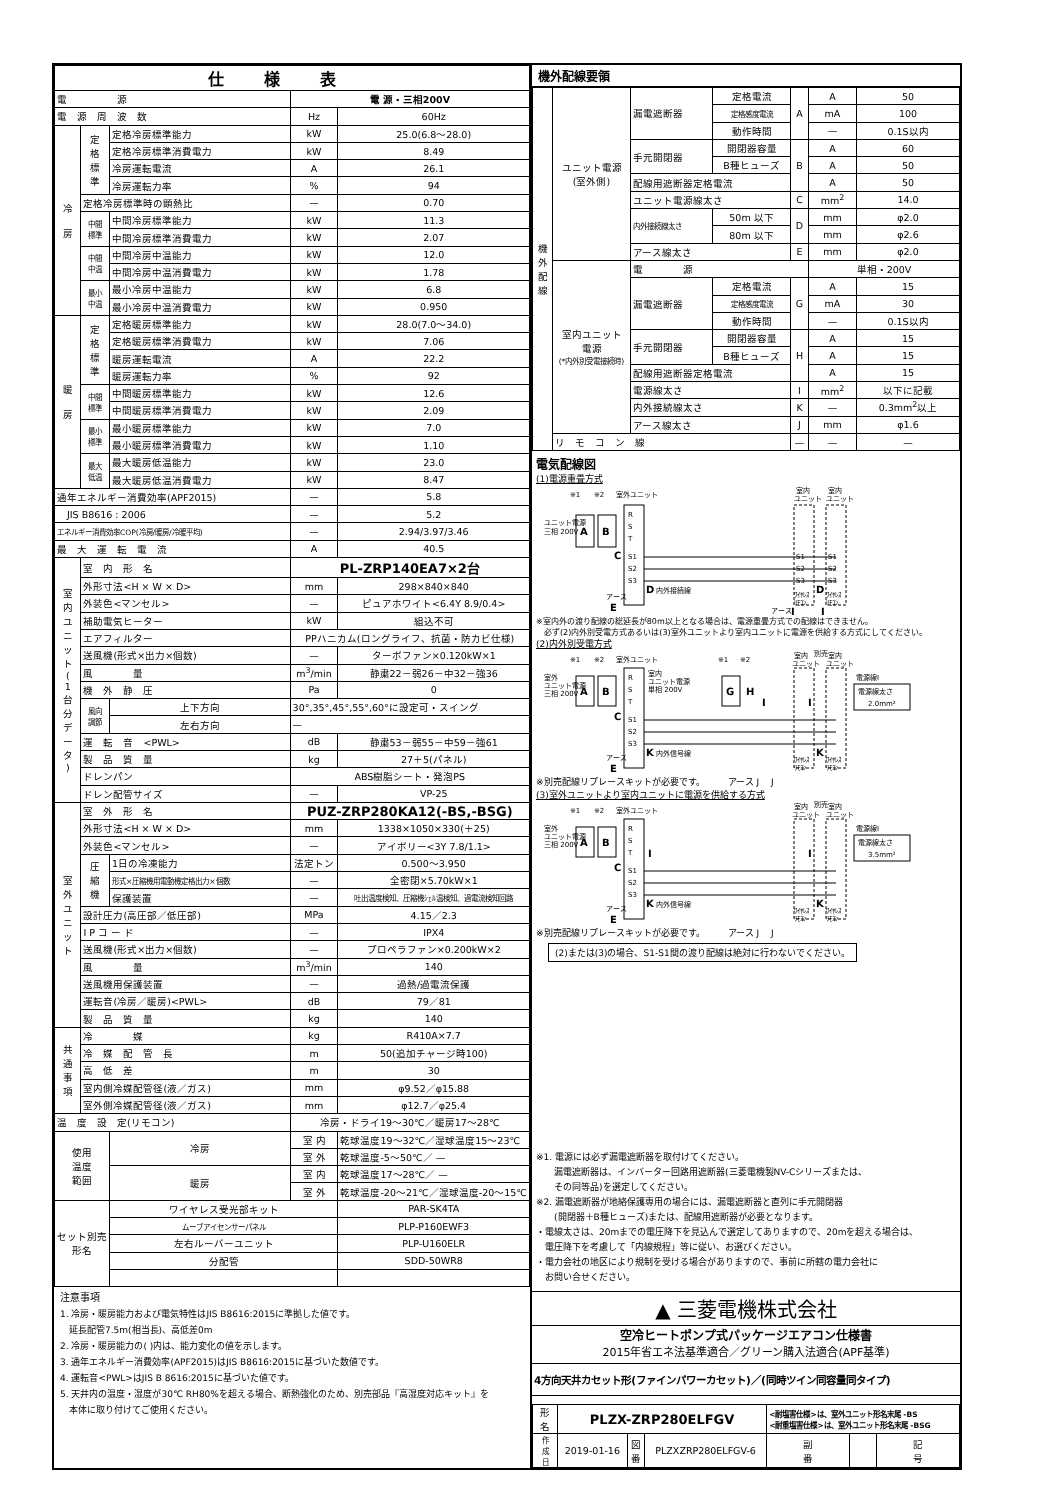| 仕様表 | | | | |
| --- | --- | --- | --- | --- |
| 電 源 | | | 電 源・三相200V | |
| 電 源 周 波 数 | | | Hz | 60Hz |
| 冷 房 | 定 格 標 準 | 定格冷房標準能力 | kW | 25.0(6.8～28.0) |
| | | 定格冷房標準消費電力 | kW | 8.49 |
| | | 冷房運転電流 | A | 26.1 |
| | | 冷房運転力率 | % | 94 |
| | 定格冷房標準時の顕熱比 | | — | 0.70 |
| | 中間 標準 | 中間冷房標準能力 | kW | 11.3 |
| | | 中間冷房標準消費電力 | kW | 2.07 |
| | 中間 中温 | 中間冷房中温能力 | kW | 12.0 |
| | | 中間冷房中温消費電力 | kW | 1.78 |
| | 最小 中温 | 最小冷房中温能力 | kW | 6.8 |
| | | 最小冷房中温消費電力 | kW | 0.950 |
| 暖 房 | 定 格 標 準 | 定格暖房標準能力 | kW | 28.0(7.0～34.0) |
| | | 定格暖房標準消費電力 | kW | 7.06 |
| | | 暖房運転電流 | A | 22.2 |
| | | 暖房運転力率 | % | 92 |
| | 中間 標準 | 中間暖房標準能力 | kW | 12.6 |
| | | 中間暖房標準消費電力 | kW | 2.09 |
| | 最小 標準 | 最小暖房標準能力 | kW | 7.0 |
| | | 最小暖房標準消費電力 | kW | 1.10 |
| | 最大 低温 | 最大暖房低温能力 | kW | 23.0 |
| | | 最大暖房低温消費電力 | kW | 8.47 |
| 通年エネルギー消費効率(APF2015) | | | — | 5.8 |
| JIS B8616 : 2006 | | | — | 5.2 |
| エネルギー消費効率COP(冷房/暖房/冷暖平均) | | | — | 2.94/3.97/3.46 |
| 最 大 運 転 電 流 | | | A | 40.5 |
| 室 内 ユ ニ ッ ト ( 1 台 分 デ ー タ ) | 室 内 形 名 | | PL-ZRP140EA7×2台 | |
| | 外形寸法<H × W × D> | | mm | 298×840×840 |
| | 外装色<マンセル> | | — | ピュアホワイト<6.4Y 8.9/0.4> |
| | 補助電気ヒーター | | kW | 組込不可 |
| | エアフィルター | | PPハニカム(ロングライフ、抗菌・防カビ仕様) | |
| | 送風機(形式×出力×個数) | | — | ターボファン×0.120kW×1 |
| | 風 量 | | m<sup>3</sup>/min | 静粛22－弱26－中32－強36 |
| | 機 外 静 圧 | | Pa | 0 |
| | 風向 調節 | 上下方向 | 30°,35°,45°,55°,60°に設定可・スイング | |
| | | 左右方向 | — | |
| | 運 転 音 <PWL> | | dB | 静粛53－弱55－中59－強61 |
| | 製 品 質 量 | | kg | 27＋5(パネル) |
| | ドレンパン | | ABS樹脂シート・発泡PS | |
| | ドレン配管サイズ | | — | VP-25 |
| 室 外 ユ ニ ッ ト | 室 外 形 名 | | PUZ-ZRP280KA12(-BS,-BSG) | |
| | 外形寸法<H × W × D> | | mm | 1338×1050×330(＋25) |
| | 外装色<マンセル> | | — | アイボリー<3Y 7.8/1.1> |
| | 圧 縮 機 | 1日の冷凍能力 | 法定トン | 0.500～3.950 |
| | | 形式×圧縮機用電動機定格出力×個数 | — | 全密閉×5.70kW×1 |
| | | 保護装置 | — | 吐出温度検知、圧縮機ｼｪﾙ温検知、過電流検知回路 |
| | 設計圧力(高圧部／低圧部) | | MPa | 4.15／2.3 |
| | I P コ ー ド | | — | IPX4 |
| | 送風機(形式×出力×個数) | | — | プロペラファン×0.200kW×2 |
| | 風 量 | | m<sup>3</sup>/min | 140 |
| | 送風機用保護装置 | | — | 過熱/過電流保護 |
| | 運転音(冷房／暖房)<PWL> | | dB | 79／81 |
| | 製 品 質 量 | | kg | 140 |
| 共 通 事 項 | 冷 媒 | | kg | R410A×7.7 |
| | 冷 媒 配 管 長 | | m | 50(追加チャージ時100) |
| | 高 低 差 | | m | 30 |
| | 室内側冷媒配管径(液／ガス) | | mm | φ9.52／φ15.88 |
| | 室外側冷媒配管径(液／ガス) | | mm | φ12.7／φ25.4 |
| 温 度 設 定(リモコン) | | | 冷房・ドライ19～30℃／暖房17～28℃ | |
| 使用 温度 範囲 | | 冷房 | 室 内 | 乾球温度19～32℃／湿球温度15～23℃ |
| | | | 室 外 | 乾球温度-5～50℃／ — |
| | | 暖房 | 室 内 | 乾球温度17～28℃／ — |
| | | | 室 外 | 乾球温度-20～21℃／湿球温度-20～15℃ |
| セット別売 形名 | | ワイヤレス受光部キット | | PAR-SK4TA |
| | | ムーブアイセンサーパネル | | PLP-P160EWF3 |
| | | 左右ルーバーユニット | | PLP-U160ELR |
| | | 分配管 | | SDD-50WR8 |
注意事項
1. 冷房・暖房能力および電気特性はJIS B8616:2015に準拠した値です。
　延長配管7.5m(相当長)、高低差0m
2. 冷房・暖房能力の( )内は、能力変化の値を示します。
3. 通年エネルギー消費効率(APF2015)はJIS B8616:2015に基づいた数値です。
4. 運転音<PWL>はJIS B 8616:2015に基づいた値です。
5. 天井内の温度・湿度が30℃ RH80%を超える場合、断熱強化のため、別売部品『高湿度対応キット』を
　本体に取り付けてご使用ください。
機外配線要領
| 機 外 配 線 | ユニット電源 (室外側) | 漏電遮断器 | 定格電流 | A | A | 50 |
| | | | 定格感度電流 | | mA | 100 |
| | | | 動作時間 | | — | 0.1S以内 |
| | | 手元開閉器 | 開閉器容量 | B | A | 60 |
| | | | B種ヒューズ | | A | 50 |
| | | 配線用遮断器定格電流 | | | A | 50 |
| | | ユニット電源線太さ | | C | mm<sup>2</sup> | 14.0 |
| | | 内外接続線太さ | 50m 以下 | D | mm | φ2.0 |
| | | | 80m 以下 | | mm | φ2.6 |
| | | アース線太さ | | E | mm | φ2.0 |
| | 室内ユニット 電源 (*内外別受電接続時) | 電 源 | | | 単相・200V | |
| | | 漏電遮断器 | 定格電流 | G | A | 15 |
| | | | 定格感度電流 | | mA | 30 |
| | | | 動作時間 | | — | 0.1S以内 |
| | | 手元開閉器 | 開閉器容量 | H | A | 15 |
| | | | B種ヒューズ | | A | 15 |
| | | 配線用遮断器定格電流 | | | A | 15 |
| | | 電源線太さ | | I | mm<sup>2</sup> | 以下に記載 |
| | | 内外接続線太さ | | K | — | 0.3mm<sup>2</sup>以上 |
| | | アース線太さ | | J | mm | φ1.6 |
| | リ モ コ ン 線 | | | — | — | — |
電気配線図
(1)電源重畳方式
※1
※2
室外ユニット
室内
ユニット
室内
ユニット
ユニット電源
三相 200V
A
B
R
S
T
S1
S2
S3
C
S1
S2
S3
S1
S2
S3
D
内外接続線
D
アース
E
ﾜｲﾔﾚｽ
ﾘﾓｺﾝ
ﾜｲﾔﾚｽ
ﾘﾓｺﾝ
アース
J
J
※室内外の渡り配線の総延長が80m以上となる場合は、電源重畳方式での配線はできません。
　必ず(2)内外別受電方式あるいは(3)室外ユニットより室内ユニットに電源を供給する方式にしてください。
(2)内外別受電方式
※1
※2
室外ユニット
室外
ユニット電源
三相 200V
A
B
R
S
T
S1
S2
S3
C
室内
ユニット電源
単相 200V
※1
※2
G
H
I
室内
ユニット
別売
室内
ユニット
I
電源線Ⅰ
電源線太さ
2.0mm²
K
内外信号線
K
アース
E
ﾜｲﾔﾚｽ
ﾘﾓｺﾝ
ﾜｲﾔﾚｽ
ﾘﾓｺﾝ
※別売配線リプレースキットが必要です。　　　アース J　 J
(3)室外ユニットより室内ユニットに電源を供給する方式
※1
※2
室外ユニット
室外
ユニット電源
三相 200V
A
B
R
S
T
S1
S2
S3
C
I
室内
ユニット
別売
室内
ユニット
I
電源線Ⅰ
電源線太さ
3.5mm²
K
内外信号線
K
アース
E
ﾜｲﾔﾚｽ
ﾘﾓｺﾝ
ﾜｲﾔﾚｽ
ﾘﾓｺﾝ
※別売配線リプレースキットが必要です。　　　アース J　 J
(2)または(3)の場合、S1-S1間の渡り配線は絶対に行わないでください。
※1. 電源には必ず漏電遮断器を取付けてください。
　　漏電遮断器は、インバーター回路用遮断器(三菱電機製NV-Cシリーズまたは、
　　その同等品)を選定してください。
※2. 漏電遮断器が地絡保護専用の場合には、漏電遮断器と直列に手元開閉器
　　(開閉器＋B種ヒューズ)または、配線用遮断器が必要となります。
・電線太さは、20mまでの電圧降下を見込んで選定してありますので、20mを超える場合は、
　電圧降下を考慮して「内線規程」等に従い、お選びください。
・電力会社の地区により規制を受ける場合がありますので、事前に所轄の電力会社に
　お問い合せください。
▲ 三菱電機株式会社
空冷ヒートポンプ式パッケージエアコン仕様書
2015年省エネ法基準適合／グリーン購入法適合(APF基準)
4方向天井カセット形(ファインパワーカセット)／(同時ツイン同容量同タイプ)
| 形 名 | PLZX-ZRP280ELFGV | | | <耐塩害仕様>は、室外ユニット形名末尾 -BS <耐重塩害仕様>は、室外ユニット形名末尾 -BSG | | |
| 作 成 日 | 2019-01-16 | 図 番 | PLZXZRP280ELFGV-6 | 副 番 | | 記 号 |